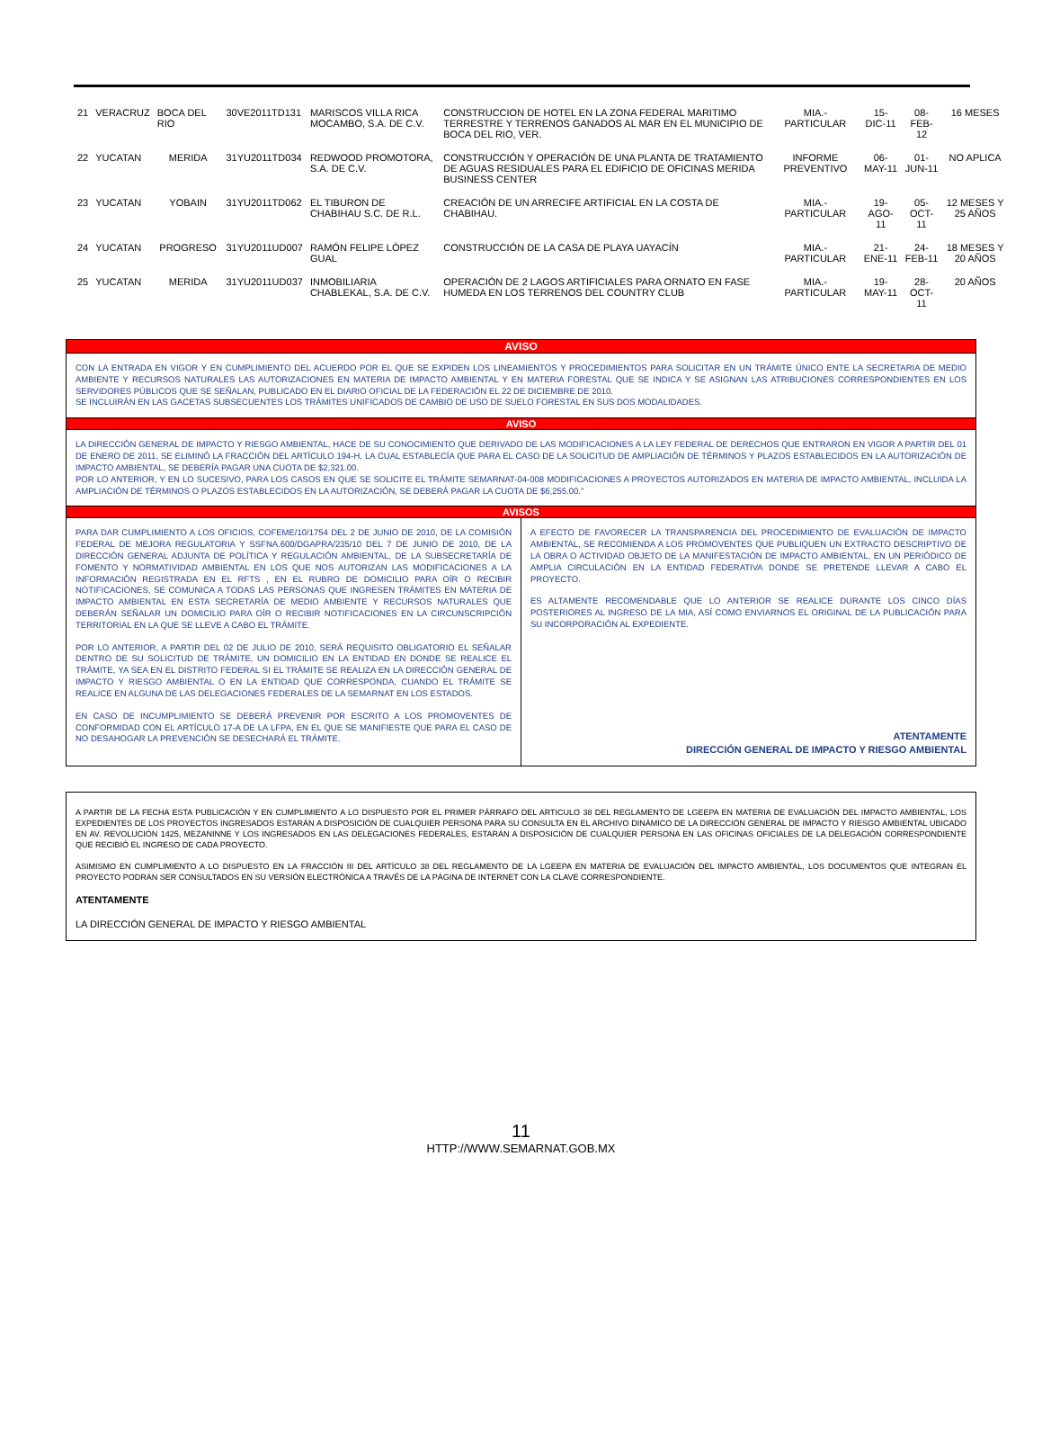| 21 | VERACRUZ | BOCA DEL RIO | 30VE2011TD131 | MARISCOS VILLA RICA MOCAMBO, S.A. DE C.V. | CONSTRUCCION DE HOTEL EN LA ZONA FEDERAL MARITIMO TERRESTRE Y TERRENOS GANADOS AL MAR EN EL MUNICIPIO DE BOCA DEL RIO, VER. | MIA.- PARTICULAR | 15-DIC-11 | 08-FEB-12 | 16 MESES |
| 22 | YUCATAN | MERIDA | 31YU2011TD034 | REDWOOD PROMOTORA, S.A. DE C.V. | CONSTRUCCIÓN Y OPERACIÓN DE UNA PLANTA DE TRATAMIENTO DE AGUAS RESIDUALES PARA EL EDIFICIO DE OFICINAS MERIDA BUSINESS CENTER | INFORME PREVENTIVO | 06-MAY-11 | 01-JUN-11 | NO APLICA |
| 23 | YUCATAN | YOBAIN | 31YU2011TD062 | EL TIBURON DE CHABIHAU S.C. DE R.L. | CREACIÓN DE UN ARRECIFE ARTIFICIAL EN LA COSTA DE CHABIHAU. | MIA.- PARTICULAR | 19-AGO-11 | 05-OCT-11 | 12 MESES Y 25 AÑOS |
| 24 | YUCATAN | PROGRESO | 31YU2011UD007 | RAMÓN FELIPE LÓPEZ GUAL | CONSTRUCCIÓN DE LA CASA DE PLAYA UAYACÍN | MIA.- PARTICULAR | 21-ENE-11 | 24-FEB-11 | 18 MESES Y 20 AÑOS |
| 25 | YUCATAN | MERIDA | 31YU2011UD037 | INMOBILIARIA CHABLEKAL, S.A. DE C.V. | OPERACIÓN DE 2 LAGOS ARTIFICIALES PARA ORNATO EN FASE HUMEDA EN LOS TERRENOS DEL COUNTRY CLUB | MIA.- PARTICULAR | 19-MAY-11 | 28-OCT-11 | 20 AÑOS |
AVISO
CON LA ENTRADA EN VIGOR Y EN CUMPLIMIENTO DEL ACUERDO POR EL QUE SE EXPIDEN LOS LINEAMIENTOS Y PROCEDIMIENTOS PARA SOLICITAR EN UN TRÁMITE ÚNICO ENTE LA SECRETARIA DE MEDIO AMBIENTE Y RECURSOS NATURALES LAS AUTORIZACIONES EN MATERIA DE IMPACTO AMBIENTAL Y EN MATERIA FORESTAL QUE SE INDICA Y SE ASIGNAN LAS ATRIBUCIONES CORRESPONDIENTES EN LOS SERVIDORES PÚBLICOS QUE SE SEÑALAN, PUBLICADO EN EL DIARIO OFICIAL DE LA FEDERACIÓN EL 22 DE DICIEMBRE DE 2010.
SE INCLUIRÁN EN LAS GACETAS SUBSECUENTES LOS TRÁMITES UNIFICADOS DE CAMBIO DE USO DE SUELO FORESTAL EN SUS DOS MODALIDADES.
AVISO
LA DIRECCIÓN GENERAL DE IMPACTO Y RIESGO AMBIENTAL, HACE DE SU CONOCIMIENTO QUE DERIVADO DE LAS MODIFICACIONES A LA LEY FEDERAL DE DERECHOS QUE ENTRARON EN VIGOR A PARTIR DEL 01 DE ENERO DE 2011, SE ELIMINÓ LA FRACCIÓN DEL ARTÍCULO 194-H, LA CUAL ESTABLECÍA QUE PARA EL CASO DE LA SOLICITUD DE AMPLIACIÓN DE TÉRMINOS Y PLAZOS ESTABLECIDOS EN LA AUTORIZACIÓN DE IMPACTO AMBIENTAL, SE DEBERÍA PAGAR UNA CUOTA DE $2,321.00.
POR LO ANTERIOR, Y EN LO SUCESIVO, PARA LOS CASOS EN QUE SE SOLICITE EL TRÁMITE SEMARNAT-04-008 MODIFICACIONES A PROYECTOS AUTORIZADOS EN MATERIA DE IMPACTO AMBIENTAL, INCLUIDA LA AMPLIACIÓN DE TÉRMINOS O PLAZOS ESTABLECIDOS EN LA AUTORIZACIÓN, SE DEBERÁ PAGAR LA CUOTA DE $6,255.00.”
AVISOS
PARA DAR CUMPLIMIENTO A LOS OFICIOS, COFEME/10/1754 DEL 2 DE JUNIO DE 2010, DE LA COMISIÓN FEDERAL DE MEJORA REGULATORIA Y SSFNA.600/DGAPRA/235/10 DEL 7 DE JUNIO DE 2010, DE LA DIRECCIÓN GENERAL ADJUNTA DE POLÍTICA Y REGULACIÓN AMBIENTAL, DE LA SUBSECRETARÍA DE FOMENTO Y NORMATIVIDAD AMBIENTAL EN LOS QUE NOS AUTORIZAN LAS MODIFICACIONES A LA INFORMACIÓN REGISTRADA EN EL RFTS , EN EL RUBRO DE DOMICILIO PARA OÍR O RECIBIR NOTIFICACIONES, SE COMUNICA A TODAS LAS PERSONAS QUE INGRESEN TRÁMITES EN MATERIA DE IMPACTO AMBIENTAL EN ESTA SECRETARÍA DE MEDIO AMBIENTE Y RECURSOS NATURALES QUE DEBERÁN SEÑALAR UN DOMICILIO PARA OÍR O RECIBIR NOTIFICACIONES EN LA CIRCUNSCRIPCIÓN TERRITORIAL EN LA QUE SE LLEVE A CABO EL TRÁMITE.
POR LO ANTERIOR, A PARTIR DEL 02 DE JULIO DE 2010, SERÁ REQUISITO OBLIGATORIO EL SEÑALAR DENTRO DE SU SOLICITUD DE TRÁMITE, UN DOMICILIO EN LA ENTIDAD EN DONDE SE REALICE EL TRÁMITE, YA SEA EN EL DISTRITO FEDERAL SI EL TRÁMITE SE REALIZA EN LA DIRECCIÓN GENERAL DE IMPACTO Y RIESGO AMBIENTAL O EN LA ENTIDAD QUE CORRESPONDA, CUANDO EL TRÁMITE SE REALICE EN ALGUNA DE LAS DELEGACIONES FEDERALES DE LA SEMARNAT EN LOS ESTADOS.
EN CASO DE INCUMPLIMIENTO SE DEBERÁ PREVENIR POR ESCRITO A LOS PROMOVENTES DE CONFORMIDAD CON EL ARTÍCULO 17-A DE LA LFPA, EN EL QUE SE MANIFIESTE QUE PARA EL CASO DE NO DESAHOGAR LA PREVENCIÓN SE DESECHARÁ EL TRÁMITE.
A EFECTO DE FAVORECER LA TRANSPARENCIA DEL PROCEDIMIENTO DE EVALUACIÓN DE IMPACTO AMBIENTAL, SE RECOMIENDA A LOS PROMOVENTES QUE PUBLIQUEN UN EXTRACTO DESCRIPTIVO DE LA OBRA O ACTIVIDAD OBJETO DE LA MANIFESTACIÓN DE IMPACTO AMBIENTAL, EN UN PERIÓDICO DE AMPLIA CIRCULACIÓN EN LA ENTIDAD FEDERATIVA DONDE SE PRETENDE LLEVAR A CABO EL PROYECTO.
ES ALTAMENTE RECOMENDABLE QUE LO ANTERIOR SE REALICE DURANTE LOS CINCO DÍAS POSTERIORES AL INGRESO DE LA MIA, ASÍ COMO ENVIARNOS EL ORIGINAL DE LA PUBLICACIÓN PARA SU INCORPORACIÓN AL EXPEDIENTE.
ATENTAMENTE
DIRECCIÓN GENERAL DE IMPACTO Y RIESGO AMBIENTAL
A PARTIR DE LA FECHA ESTA PUBLICACIÓN Y EN CUMPLIMIENTO A LO DISPUESTO POR EL PRIMER PÁRRAFO DEL ARTICULO 38 DEL REGLAMENTO DE LGEEPA EN MATERIA DE EVALUACIÓN DEL IMPACTO AMBIENTAL, LOS EXPEDIENTES DE LOS PROYECTOS INGRESADOS ESTARÁN A DISPOSICIÓN DE CUALQUIER PERSONA PARA SU CONSULTA EN EL ARCHIVO DINÁMICO DE LA DIRECCIÓN GENERAL DE IMPACTO Y RIESGO AMBIENTAL UBICADO EN AV. REVOLUCIÓN 1425, MEZANINNE Y LOS INGRESADOS EN LAS DELEGACIONES FEDERALES, ESTARÁN A DISPOSICIÓN DE CUALQUIER PERSONA EN LAS OFICINAS OFICIALES DE LA DELEGACIÓN CORRESPONDIENTE QUE RECIBIÓ EL INGRESO DE CADA PROYECTO.
ASIMISMO EN CUMPLIMIENTO A LO DISPUESTO EN LA FRACCIÓN III DEL ARTÍCULO 38 DEL REGLAMENTO DE LA LGEEPA EN MATERIA DE EVALUACIÓN DEL IMPACTO AMBIENTAL, LOS DOCUMENTOS QUE INTEGRAN EL PROYECTO PODRÁN SER CONSULTADOS EN SU VERSIÓN ELECTRÓNICA A TRAVÉS DE LA PÁGINA DE INTERNET CON LA CLAVE CORRESPONDIENTE.
ATENTAMENTE
LA DIRECCIÓN GENERAL DE IMPACTO Y RIESGO AMBIENTAL
11
HTTP://WWW.SEMARNAT.GOB.MX